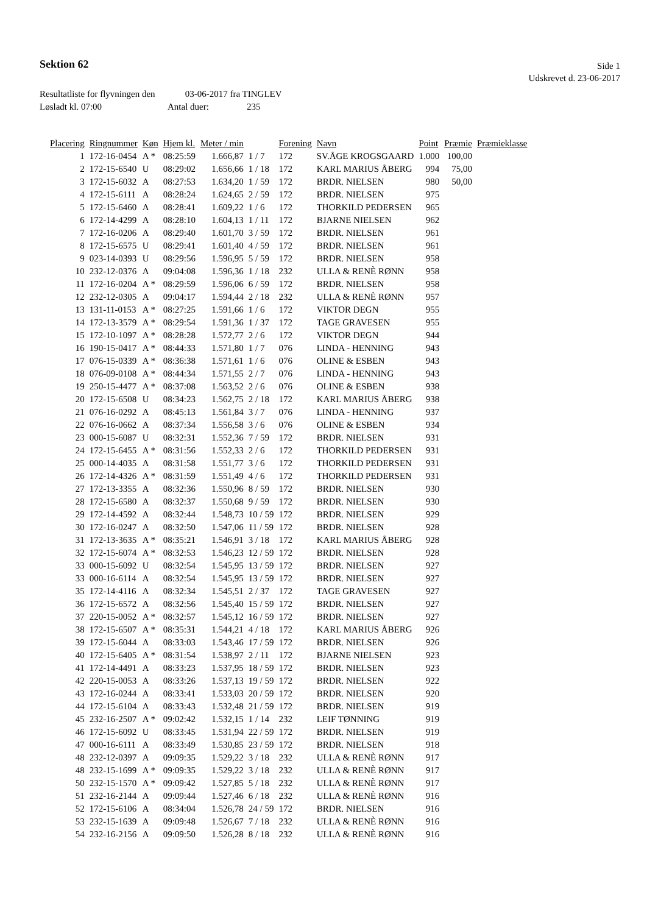Sektion 62
Side 1
Udskrevet d. 23-06-2017
Resultatliste for flyvningen den 03-06-2017 fra TINGLEV
Løsladt kl. 07:00 Antal duer: 235
| Placering | Ringnummer | Køn | Hjem kl. | Meter / min | | Forening | Navn | Point | Præmie | Præmieklasse |
| --- | --- | --- | --- | --- | --- | --- | --- | --- | --- | --- |
| 1 | 172-16-0454 | A * | 08:25:59 | 1.666,87 | 1 / 7 | 172 | SV.ÅGE KROGSGAARD | 1.000 | 100,00 | |
| 2 | 172-15-6540 | U | 08:29:02 | 1.656,66 | 1 / 18 | 172 | KARL MARIUS ÅBERG | 994 | 75,00 | |
| 3 | 172-15-6032 | A | 08:27:53 | 1.634,20 | 1 / 59 | 172 | BRDR. NIELSEN | 980 | 50,00 | |
| 4 | 172-15-6111 | A | 08:28:24 | 1.624,65 | 2 / 59 | 172 | BRDR. NIELSEN | 975 | | |
| 5 | 172-15-6460 | A | 08:28:41 | 1.609,22 | 1 / 6 | 172 | THORKILD PEDERSEN | 965 | | |
| 6 | 172-14-4299 | A | 08:28:10 | 1.604,13 | 1 / 11 | 172 | BJARNE NIELSEN | 962 | | |
| 7 | 172-16-0206 | A | 08:29:40 | 1.601,70 | 3 / 59 | 172 | BRDR. NIELSEN | 961 | | |
| 8 | 172-15-6575 | U | 08:29:41 | 1.601,40 | 4 / 59 | 172 | BRDR. NIELSEN | 961 | | |
| 9 | 023-14-0393 | U | 08:29:56 | 1.596,95 | 5 / 59 | 172 | BRDR. NIELSEN | 958 | | |
| 10 | 232-12-0376 | A | 09:04:08 | 1.596,36 | 1 / 18 | 232 | ULLA & RENÈ RØNN | 958 | | |
| 11 | 172-16-0204 | A * | 08:29:59 | 1.596,06 | 6 / 59 | 172 | BRDR. NIELSEN | 958 | | |
| 12 | 232-12-0305 | A | 09:04:17 | 1.594,44 | 2 / 18 | 232 | ULLA & RENÈ RØNN | 957 | | |
| 13 | 131-11-0153 | A * | 08:27:25 | 1.591,66 | 1 / 6 | 172 | VIKTOR DEGN | 955 | | |
| 14 | 172-13-3579 | A * | 08:29:54 | 1.591,36 | 1 / 37 | 172 | TAGE GRAVESEN | 955 | | |
| 15 | 172-10-1097 | A * | 08:28:28 | 1.572,77 | 2 / 6 | 172 | VIKTOR DEGN | 944 | | |
| 16 | 190-15-0417 | A * | 08:44:33 | 1.571,80 | 1 / 7 | 076 | LINDA - HENNING | 943 | | |
| 17 | 076-15-0339 | A * | 08:36:38 | 1.571,61 | 1 / 6 | 076 | OLINE & ESBEN | 943 | | |
| 18 | 076-09-0108 | A * | 08:44:34 | 1.571,55 | 2 / 7 | 076 | LINDA - HENNING | 943 | | |
| 19 | 250-15-4477 | A * | 08:37:08 | 1.563,52 | 2 / 6 | 076 | OLINE & ESBEN | 938 | | |
| 20 | 172-15-6508 | U | 08:34:23 | 1.562,75 | 2 / 18 | 172 | KARL MARIUS ÅBERG | 938 | | |
| 21 | 076-16-0292 | A | 08:45:13 | 1.561,84 | 3 / 7 | 076 | LINDA - HENNING | 937 | | |
| 22 | 076-16-0662 | A | 08:37:34 | 1.556,58 | 3 / 6 | 076 | OLINE & ESBEN | 934 | | |
| 23 | 000-15-6087 | U | 08:32:31 | 1.552,36 | 7 / 59 | 172 | BRDR. NIELSEN | 931 | | |
| 24 | 172-15-6455 | A * | 08:31:56 | 1.552,33 | 2 / 6 | 172 | THORKILD PEDERSEN | 931 | | |
| 25 | 000-14-4035 | A | 08:31:58 | 1.551,77 | 3 / 6 | 172 | THORKILD PEDERSEN | 931 | | |
| 26 | 172-14-4326 | A * | 08:31:59 | 1.551,49 | 4 / 6 | 172 | THORKILD PEDERSEN | 931 | | |
| 27 | 172-13-3355 | A | 08:32:36 | 1.550,96 | 8 / 59 | 172 | BRDR. NIELSEN | 930 | | |
| 28 | 172-15-6580 | A | 08:32:37 | 1.550,68 | 9 / 59 | 172 | BRDR. NIELSEN | 930 | | |
| 29 | 172-14-4592 | A | 08:32:44 | 1.548,73 | 10 / 59 | 172 | BRDR. NIELSEN | 929 | | |
| 30 | 172-16-0247 | A | 08:32:50 | 1.547,06 | 11 / 59 | 172 | BRDR. NIELSEN | 928 | | |
| 31 | 172-13-3635 | A * | 08:35:21 | 1.546,91 | 3 / 18 | 172 | KARL MARIUS ÅBERG | 928 | | |
| 32 | 172-15-6074 | A * | 08:32:53 | 1.546,23 | 12 / 59 | 172 | BRDR. NIELSEN | 928 | | |
| 33 | 000-15-6092 | U | 08:32:54 | 1.545,95 | 13 / 59 | 172 | BRDR. NIELSEN | 927 | | |
| 33 | 000-16-6114 | A | 08:32:54 | 1.545,95 | 13 / 59 | 172 | BRDR. NIELSEN | 927 | | |
| 35 | 172-14-4116 | A | 08:32:34 | 1.545,51 | 2 / 37 | 172 | TAGE GRAVESEN | 927 | | |
| 36 | 172-15-6572 | A | 08:32:56 | 1.545,40 | 15 / 59 | 172 | BRDR. NIELSEN | 927 | | |
| 37 | 220-15-0052 | A * | 08:32:57 | 1.545,12 | 16 / 59 | 172 | BRDR. NIELSEN | 927 | | |
| 38 | 172-15-6507 | A * | 08:35:31 | 1.544,21 | 4 / 18 | 172 | KARL MARIUS ÅBERG | 926 | | |
| 39 | 172-15-6044 | A | 08:33:03 | 1.543,46 | 17 / 59 | 172 | BRDR. NIELSEN | 926 | | |
| 40 | 172-15-6405 | A * | 08:31:54 | 1.538,97 | 2 / 11 | 172 | BJARNE NIELSEN | 923 | | |
| 41 | 172-14-4491 | A | 08:33:23 | 1.537,95 | 18 / 59 | 172 | BRDR. NIELSEN | 923 | | |
| 42 | 220-15-0053 | A | 08:33:26 | 1.537,13 | 19 / 59 | 172 | BRDR. NIELSEN | 922 | | |
| 43 | 172-16-0244 | A | 08:33:41 | 1.533,03 | 20 / 59 | 172 | BRDR. NIELSEN | 920 | | |
| 44 | 172-15-6104 | A | 08:33:43 | 1.532,48 | 21 / 59 | 172 | BRDR. NIELSEN | 919 | | |
| 45 | 232-16-2507 | A * | 09:02:42 | 1.532,15 | 1 / 14 | 232 | LEIF TØNNING | 919 | | |
| 46 | 172-15-6092 | U | 08:33:45 | 1.531,94 | 22 / 59 | 172 | BRDR. NIELSEN | 919 | | |
| 47 | 000-16-6111 | A | 08:33:49 | 1.530,85 | 23 / 59 | 172 | BRDR. NIELSEN | 918 | | |
| 48 | 232-12-0397 | A | 09:09:35 | 1.529,22 | 3 / 18 | 232 | ULLA & RENÈ RØNN | 917 | | |
| 48 | 232-15-1699 | A * | 09:09:35 | 1.529,22 | 3 / 18 | 232 | ULLA & RENÈ RØNN | 917 | | |
| 50 | 232-15-1570 | A * | 09:09:42 | 1.527,85 | 5 / 18 | 232 | ULLA & RENÈ RØNN | 917 | | |
| 51 | 232-16-2144 | A | 09:09:44 | 1.527,46 | 6 / 18 | 232 | ULLA & RENÈ RØNN | 916 | | |
| 52 | 172-15-6106 | A | 08:34:04 | 1.526,78 | 24 / 59 | 172 | BRDR. NIELSEN | 916 | | |
| 53 | 232-15-1639 | A | 09:09:48 | 1.526,67 | 7 / 18 | 232 | ULLA & RENÈ RØNN | 916 | | |
| 54 | 232-16-2156 | A | 09:09:50 | 1.526,28 | 8 / 18 | 232 | ULLA & RENÈ RØNN | 916 | | |